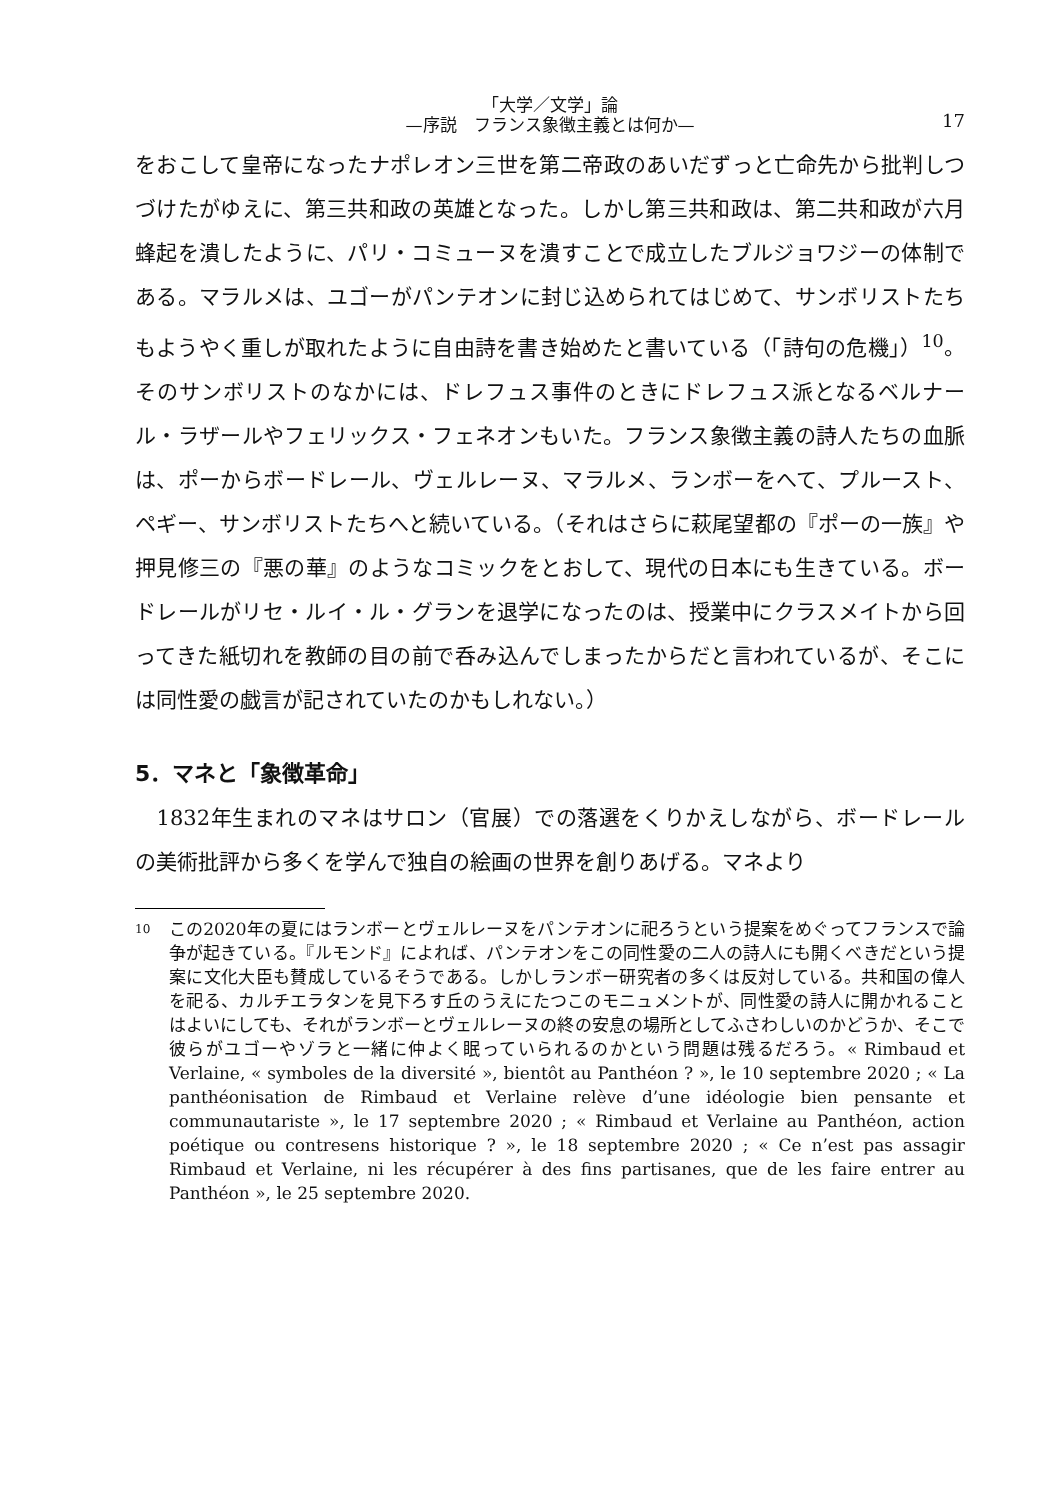「大学／文学」論
—序説　フランス象徴主義とは何か—
17
をおこして皇帝になったナポレオン三世を第二帝政のあいだずっと亡命先から批判しつづけたがゆえに、第三共和政の英雄となった。しかし第三共和政は、第二共和政が六月蜂起を潰したように、パリ・コミューヌを潰すことで成立したブルジョワジーの体制である。マラルメは、ユゴーがパンテオンに封じ込められてはじめて、サンボリストたちもようやく重しが取れたように自由詩を書き始めたと書いている（「詩句の危機」）<sup>10</sup>。そのサンボリストのなかには、ドレフュス事件のときにドレフュス派となるベルナール・ラザールやフェリックス・フェネオンもいた。フランス象徴主義の詩人たちの血脈は、ポーからボードレール、ヴェルレーヌ、マラルメ、ランボーをへて、プルースト、ペギー、サンボリストたちへと続いている。（それはさらに萩尾望都の『ポーの一族』や押見修三の『悪の華』のようなコミックをとおして、現代の日本にも生きている。ボードレールがリセ・ルイ・ル・グランを退学になったのは、授業中にクラスメイトから回ってきた紙切れを教師の目の前で呑み込んでしまったからだと言われているが、そこには同性愛の戯言が記されていたのかもしれない。）
5．マネと「象徴革命」
　1832年生まれのマネはサロン（官展）での落選をくりかえしながら、ボードレールの美術批評から多くを学んで独自の絵画の世界を創りあげる。マネより
<sup>10</sup>
この2020年の夏にはランボーとヴェルレーヌをパンテオンに祀ろうという提案をめぐってフランスで論争が起きている。『ルモンド』によれば、パンテオンをこの同性愛の二人の詩人にも開くべきだという提案に文化大臣も賛成しているそうである。しかしランボー研究者の多くは反対している。共和国の偉人を祀る、カルチエラタンを見下ろす丘のうえにたつこのモニュメントが、同性愛の詩人に開かれることはよいにしても、それがランボーとヴェルレーヌの終の安息の場所としてふさわしいのかどうか、そこで彼らがユゴーやゾラと一緒に仲よく眠っていられるのかという問題は残るだろう。« Rimbaud et Verlaine, « symboles de la diversité », bientôt au Panthéon ? », le 10 septembre 2020 ; « La panthéonisation de Rimbaud et Verlaine relève d’une idéologie bien pensante et communautariste », le 17 septembre 2020 ; « Rimbaud et Verlaine au Panthéon, action poétique ou contresens historique ? », le 18 septembre 2020 ; « Ce n’est pas assagir Rimbaud et Verlaine, ni les récupérer à des fins partisanes, que de les faire entrer au Panthéon », le 25 septembre 2020.